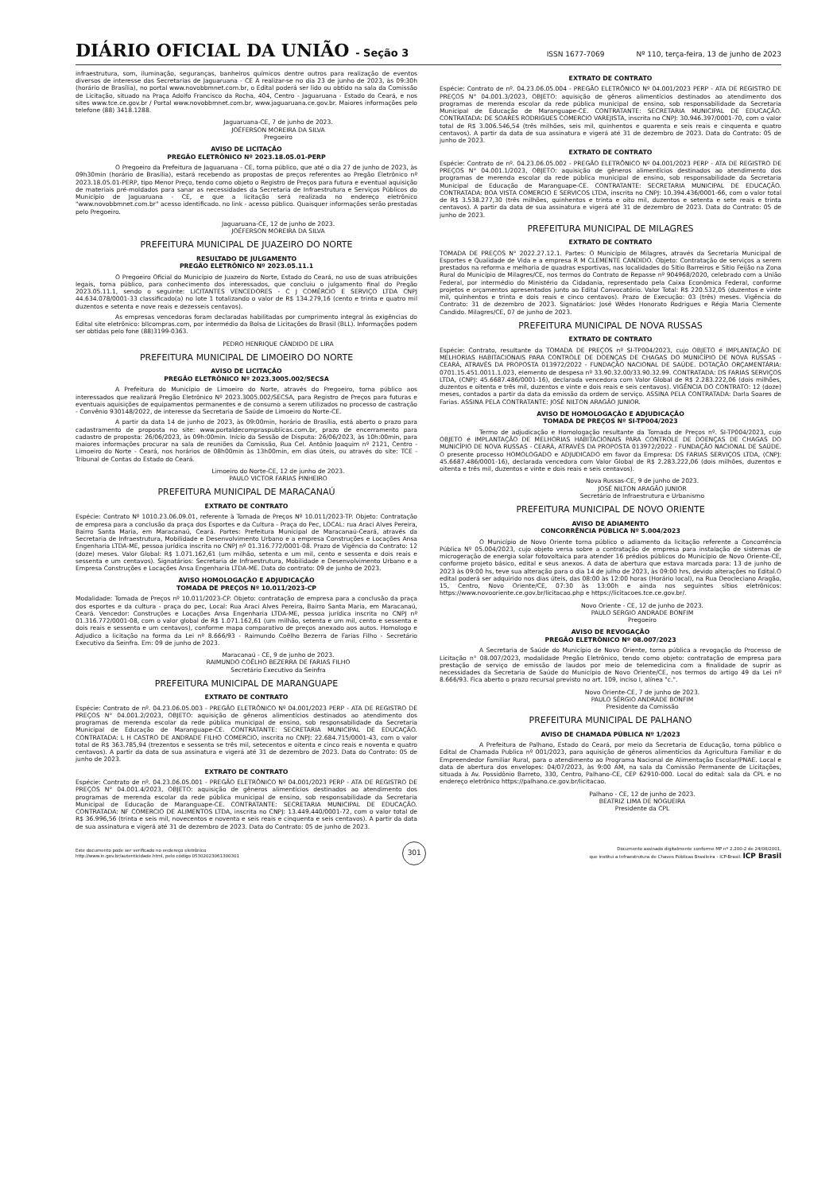DIÁRIO OFICIAL DA UNIÃO - Seção 3
ISSN 1677-7069 Nº 110, terça-feira, 13 de junho de 2023
infraestrutura, som, iluminação, seguranças, banheiros químicos dentre outros para realização de eventos diversos de interesse das Secretarias de Jaguaruana - CE A realizar-se no dia 23 de junho de 2023, às 09:30h (horário de Brasília), no portal www.novobbmnet.com.br, o Edital poderá ser lido ou obtido na sala da Comissão de Licitação, situado na Praça Adolfo Francisco da Rocha, 404, Centro - Jaguaruana - Estado do Ceará, e nos sites www.tce.ce.gov.br / Portal www.novobbmnet.com.br, www.jaguaruana.ce.gov.br. Maiores informações pelo telefone (88) 3418.1288.
Jaguaruana-CE, 7 de junho de 2023.
JOÉFERSON MOREIRA DA SILVA
Pregoeiro
AVISO DE LICITAÇÃO
PREGÃO ELETRÔNICO Nº 2023.18.05.01-PERP
O Pregoeiro da Prefeitura de Jaguaruana - CE, torna público, que até o dia 27 de junho de 2023, às 09h30min (horário de Brasília), estará recebendo as propostas de preços referentes ao Pregão Eletrônico nº 2023.18.05.01-PERP, tipo Menor Preço, tendo como objeto o Registro de Preços para futura e eventual aquisição de materiais pré-moldados para sanar as necessidades da Secretaria de Infraestrutura e Serviços Públicos do Município de Jaguaruana - CE, e que a licitação será realizada no endereço eletrônico "www.novobbmnet.com.br" acesso identificado. no link - acesso público. Quaisquer informações serão prestadas pelo Pregoeiro.
Jaguaruana-CE, 12 de junho de 2023.
JOÉFERSON MOREIRA DA SILVA
PREFEITURA MUNICIPAL DE JUAZEIRO DO NORTE
RESULTADO DE JULGAMENTO
PREGÃO ELETRÔNICO Nº 2023.05.11.1
O Pregoeiro Oficial do Município de Juazeiro do Norte, Estado do Ceará, no uso de suas atribuições legais, torna público, para conhecimento dos interessados, que concluiu o julgamento final do Pregão 2023.05.11.1, sendo o seguinte: LICITANTES VENCEDORES - C J COMÉRCIO E SERVIÇO LTDA CNPJ 44.634.078/0001-33 classificado(a) no lote 1 totalizando o valor de R$ 134.279,16 (cento e trinta e quatro mil duzentos e setenta e nove reais e dezesseis centavos).
As empresas vencedoras foram declaradas habilitadas por cumprimento integral às exigências do Edital site eletrônico: bllcompras.com, por intermédio da Bolsa de Licitações do Brasil (BLL). Informações podem ser obtidas pelo fone (88)3199-0363.
PEDRO HENRIQUE CÂNDIDO DE LIRA
PREFEITURA MUNICIPAL DE LIMOEIRO DO NORTE
AVISO DE LICITAÇÃO
PREGÃO ELETRÔNICO Nº 2023.3005.002/SECSA
A Prefeitura do Município de Limoeiro do Norte, através do Pregoeiro, torna público aos interessados que realizará Pregão Eletrônico Nº 2023.3005.002/SECSA, para Registro de Preços para futuras e eventuais aquisições de equipamentos permanentes e de consumo a serem utilizados no processo de castração - Convênio 930148/2022, de interesse da Secretaria de Saúde de Limoeiro do Norte-CE.
A partir da data 14 de junho de 2023, às 09:00min, horário de Brasília, está aberto o prazo para cadastramento de proposta no site: www.portaldecompraspublicas.com.br, prazo de encerramento para cadastro de proposta: 26/06/2023, às 09h:00min. Início da Sessão de Disputa: 26/06/2023, às 10h:00min, para maiores informações procurar na sala de reuniões da Comissão, Rua Cel. Antônio Joaquim nº 2121, Centro - Limoeiro do Norte - Ceará, nos horários de 08h00min às 13h00min, em dias úteis, ou através do site: TCE - Tribunal de Contas do Estado do Ceará.
Limoeiro do Norte-CE, 12 de junho de 2023.
PAULO VICTOR FARIAS PINHEIRO
PREFEITURA MUNICIPAL DE MARACANAÚ
EXTRATO DE CONTRATO
Espécie: Contrato Nº 1010.23.06.09.01, referente à Tomada de Preços Nº 10.011/2023-TP. Objeto: Contratação de empresa para a conclusão da praça dos Esportes e da Cultura - Praça do Pec, LOCAL: rua Araci Alves Pereira, Bairro Santa Maria, em Maracanaú, Ceará. Partes: Prefeitura Municipal de Maracanaú-Ceará, através da Secretaria de Infraestrutura, Mobilidade e Desenvolvimento Urbano e a empresa Construções e Locações Ansa Engenharia LTDA-ME, pessoa jurídica inscrita no CNPJ nº 01.316.772/0001-08. Prazo de Vigência do Contrato: 12 (doze) meses. Valor Global: R$ 1.071.162,61 (um milhão, setenta e um mil, cento e sessenta e dois reais e sessenta e um centavos). Signatários: Secretaria de Infraestrutura, Mobilidade e Desenvolvimento Urbano e a Empresa Construções e Locações Ansa Engenharia LTDA-ME. Data do contrato: 09 de junho de 2023.
AVISO HOMOLOGAÇÃO E ADJUDICAÇÃO
TOMADA DE PREÇOS Nº 10.011/2023-CP
Modalidade: Tomada de Preços nº 10.011/2023-CP. Objeto: contratação de empresa para a conclusão da praça dos esportes e da cultura - praça do pec, Local: Rua Araci Alves Pereira, Bairro Santa Maria, em Maracanaú, Ceará. Vencedor: Construções e Locações Ansa Engenharia LTDA-ME, pessoa jurídica inscrita no CNPJ nº 01.316.772/0001-08, com o valor global de R$ 1.071.162,61 (um milhão, setenta e um mil, cento e sessenta e dois reais e sessenta e um centavos), conforme mapa comparativo de preços anexado aos autos. Homologo e Adjudico a licitação na forma da Lei nº 8.666/93 - Raimundo Coêlho Bezerra de Farias Filho - Secretário Executivo da Seinfra. Em: 09 de junho de 2023.
Maracanaú - CE, 9 de junho de 2023.
RAIMUNDO COÊLHO BEZERRA DE FARIAS FILHO
Secretário Executivo da Seinfra
PREFEITURA MUNICIPAL DE MARANGUAPE
EXTRATO DE CONTRATO
Espécie: Contrato de nº. 04.23.06.05.003 - PREGÃO ELETRÔNICO Nº 04.001/2023 PERP - ATA DE REGISTRO DE PREÇOS N° 04.001.2/2023, OBJETO: aquisição de gêneros alimentícios destinados ao atendimento dos programas de merenda escolar da rede pública municipal de ensino, sob responsabilidade da Secretaria Municipal de Educação de Maranguape-CE. CONTRATANTE: SECRETARIA MUNICIPAL DE EDUCAÇÃO. CONTRATADA: L H CASTRO DE ANDRADE FILHO COMERCIO, inscrita no CNPJ: 22.684.715/0001-43, com o valor total de R$ 363.785,94 (trezentos e sessenta se três mil, setecentos e oitenta e cinco reais e noventa e quatro centavos). A partir da data de sua assinatura e vigerá até 31 de dezembro de 2023. Data do Contrato: 05 de junho de 2023.
EXTRATO DE CONTRATO
Espécie: Contrato de nº. 04.23.06.05.001 - PREGÃO ELETRÔNICO Nº 04.001/2023 PERP - ATA DE REGISTRO DE PREÇOS N° 04.001.4/2023, OBJETO: aquisição de gêneros alimentícios destinados ao atendimento dos programas de merenda escolar da rede pública municipal de ensino, sob responsabilidade da Secretaria Municipal de Educação de Maranguape-CE. CONTRATANTE: SECRETARIA MUNICIPAL DE EDUCAÇÃO. CONTRATADA: NF COMERCIO DE ALIMENTOS LTDA, inscrita no CNPJ: 13.449.440/0001-72, com o valor total de R$ 36.996,56 (trinta e seis mil, novecentos e noventa e seis reais e cinquenta e seis centavos). A partir da data de sua assinatura e vigerá até 31 de dezembro de 2023. Data do Contrato: 05 de junho de 2023.
EXTRATO DE CONTRATO
Espécie: Contrato de nº. 04.23.06.05.004 - PREGÃO ELETRÔNICO Nº 04.001/2023 PERP - ATA DE REGISTRO DE PREÇOS N° 04.001.3/2023, OBJETO: aquisição de gêneros alimentícios destinados ao atendimento dos programas de merenda escolar da rede pública municipal de ensino, sob responsabilidade da Secretaria Municipal de Educação de Maranguape-CE. CONTRATANTE: SECRETARIA MUNICIPAL DE EDUCAÇÃO. CONTRATADA: DE SOARES RODRIGUES COMERCIO VAREJISTA, inscrita no CNPJ: 30.946.397/0001-70, com o valor total de R$ 3.006.546,54 (três milhões, seis mil, quinhentos e quarenta e seis reais e cinquenta e quatro centavos). A partir da data de sua assinatura e vigerá até 31 de dezembro de 2023. Data do Contrato: 05 de junho de 2023.
EXTRATO DE CONTRATO
Espécie: Contrato de nº. 04.23.06.05.002 - PREGÃO ELETRÔNICO Nº 04.001/2023 PERP - ATA DE REGISTRO DE PREÇOS N° 04.001.1/2023, OBJETO: aquisição de gêneros alimentícios destinados ao atendimento dos programas de merenda escolar da rede pública municipal de ensino, sob responsabilidade da Secretaria Municipal de Educação de Maranguape-CE. CONTRATANTE: SECRETARIA MUNICIPAL DE EDUCAÇÃO. CONTRATADA: BOA VISTA COMERCIO E SERVICOS LTDA, inscrita no CNPJ: 10.394.436/0001-66, com o valor total de R$ 3.538.277,30 (três milhões, quinhentos e trinta e oito mil, duzentos e setenta e sete reais e trinta centavos). A partir da data de sua assinatura e vigerá até 31 de dezembro de 2023. Data do Contrato: 05 de junho de 2023.
PREFEITURA MUNICIPAL DE MILAGRES
EXTRATO DE CONTRATO
TOMADA DE PREÇOS N° 2022.27.12.1. Partes: O Município de Milagres, através da Secretaria Municipal de Esportes e Qualidade de Vida e a empresa R M CLEMENTE CANDIDO. Objeto: Contratação de serviços a serem prestados na reforma e melhoria de quadras esportivas, nas localidades do Sítio Barreiros e Sítio Feijão na Zona Rural do Município de Milagres/CE, nos termos do Contrato de Repasse nº 904968/2020, celebrado com a União Federal, por intermédio do Ministério da Cidadania, representado pela Caixa Econômica Federal, conforme projetos e orçamentos apresentados junto ao Edital Convocatório. Valor Total: R$ 220.532,05 (duzentos e vinte mil, quinhentos e trinta e dois reais e cinco centavos). Prazo de Execução: 03 (três) meses. Vigência do Contrato: 31 de dezembro de 2023. Signatários: José Wêdes Honorato Rodrigues e Régia Maria Clemente Candido. Milagres/CE, 07 de junho de 2023.
PREFEITURA MUNICIPAL DE NOVA RUSSAS
EXTRATO DE CONTRATO
Espécie: Contrato, resultante da TOMADA DE PREÇOS nº SI-TP004/2023, cujo OBJETO é IMPLANTAÇÃO DE MELHORIAS HABITACIONAIS PARA CONTROLE DE DOENÇAS DE CHAGAS DO MUNICÍPIO DE NOVA RUSSAS - CEARÁ, ATRAVÉS DA PROPOSTA 013972/2022 - FUNDAÇÃO NACIONAL DE SAÚDE. DOTAÇÃO ORÇAMENTÁRIA: 0701.15.451.0011.1.023, elemento de despesa nº 33.90.32.00/33.90.32.99. CONTRATADA: DS FARIAS SERVIÇOS LTDA, (CNPJ: 45.6687.486/0001-16), declarada vencedora com Valor Global de R$ 2.283.222,06 (dois milhões, duzentos e oitenta e três mil, duzentos e vinte e dois reais e seis centavos). VIGÊNCIA DO CONTRATO: 12 (doze) meses, contados a partir da data da emissão da ordem de serviço. ASSINA PELA CONTRATADA: Darla Soares de Farias. ASSINA PELA CONTRATANTE: JOSÉ NILTON ARAGÃO JUNIOR.
AVISO DE HOMOLOGAÇÃO E ADJUDICAÇÃO
TOMADA DE PREÇOS Nº SI-TP004/2023
Termo de adjudicação e Homologação resultante da Tomada de Preços nº. SI-TP004/2023, cujo OBJETO é IMPLANTAÇÃO DE MELHORIAS HABITACIONAIS PARA CONTROLE DE DOENÇAS DE CHAGAS DO MUNICÍPIO DE NOVA RUSSAS - CEARÁ, ATRAVÉS DA PROPOSTA 013972/2022 - FUNDAÇÃO NACIONAL DE SAÚDE. O presente processo HOMOLOGADO e ADJUDICADO em favor da Empresa: DS FARIAS SERVIÇOS LTDA, (CNPJ: 45.6687.486/0001-16), declarada vencedora com Valor Global de R$ 2.283.222,06 (dois milhões, duzentos e oitenta e três mil, duzentos e vinte e dois reais e seis centavos).
Nova Russas-CE, 9 de junho de 2023.
JOSÉ NILTON ARAGÃO JUNIOR
Secretário de Infraestrutura e Urbanismo
PREFEITURA MUNICIPAL DE NOVO ORIENTE
AVISO DE ADIAMENTO
CONCORRÊNCIA PÚBLICA Nº 5.004/2023
O Município de Novo Oriente torna público o adiamento da licitação referente a Concorrência Pública Nº 05.004/2023, cujo objeto versa sobre a contratação de empresa para instalação de sistemas de microgeração de energia solar fotovoltaica para atender 16 prédios públicos do Município de Novo Oriente-CE, conforme projeto básico, edital e seus anexos. A data de abertura que estava marcada para: 13 de junho de 2023 às 09:00 hs, teve sua alteração para o dia 14 de julho de 2023, às 09:00 hrs, devido alterações no Edital.O edital poderá ser adquirido nos dias úteis, das 08:00 às 12:00 horas (Horário local), na Rua Deocleciano Aragão, 15, Centro, Novo Oriente/CE, 07:30 às 13:00h e ainda nos seguintes sítios eletrônicos: https://www.novooriente.ce.gov.br/licitacao.php e https://licitacoes.tce.ce.gov.br/.
Novo Oriente - CE, 12 de junho de 2023.
PAULO SERGIO ANDRADE BONFIM
Pregoeiro
AVISO DE REVOGAÇÃO
PREGÃO ELETRÔNICO Nº 08.007/2023
A Secretaria de Saúde do Município de Novo Oriente, torna pública a revogação do Processo de Licitação n° 08.007/2023, modalidade Pregão Eletrônico, tendo como objeto: contratação de empresa para prestação de serviço de emissão de laudos por meio de telemedicina com a finalidade de suprir as necessidades da Secretaria de Saúde do Município de Novo Oriente/CE, nos termos do artigo 49 da Lei nº 8.666/93. Fica aberto o prazo recursal previsto no art. 109, inciso I, alínea "c.".
Novo Oriente-CE, 7 de junho de 2023.
PAULO SÉRGIO ANDRADE BONFIM
Presidente da Comissão
PREFEITURA MUNICIPAL DE PALHANO
AVISO DE CHAMADA PÚBLICA Nº 1/2023
A Prefeitura de Palhano, Estado do Ceará, por meio da Secretaria de Educação, torna público o Edital de Chamada Publica nº 001/2023, para aquisição de gêneros alimentícios da Agricultura Familiar e do Empreendedor Familiar Rural, para o atendimento ao Programa Nacional de Alimentação Escolar/PNAE. Local e data de abertura dos envelopes: 04/07/2023, às 9:00 AM, na sala da Comissão Permanente de Licitações, situada à Av. Possidônio Barreto, 330, Centro, Palhano-CE, CEP 62910-000. Local do edital: sala da CPL e no endereço eletrônico https://palhano.ce.gov.br/licitacao.
Palhano - CE, 12 de junho de 2023.
BEATRIZ LIMA DE NOGUEIRA
Presidente da CPL
Este documento pode ser verificado no endereço eletrônico
http://www.in.gov.br/autenticidade.html, pelo código 05302023061300301
301
Documento assinado digitalmente conforme MP nº 2.200-2 de 24/08/2001,
que institui a Infraestrutura de Chaves Públicas Brasileira - ICP-Brasil. ICP Brasil